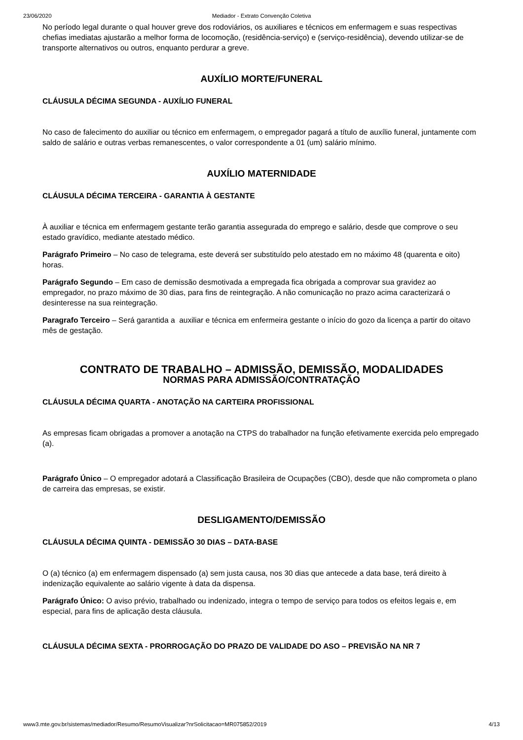23/06/2020 Mediador - Extrato Convenção Coletiva
No período legal durante o qual houver greve dos rodoviários, os auxiliares e técnicos em enfermagem e suas respectivas chefias imediatas ajustarão a melhor forma de locomoção, (residência-serviço) e (serviço-residência), devendo utilizar-se de transporte alternativos ou outros, enquanto perdurar a greve.
AUXÍLIO MORTE/FUNERAL
CLÁUSULA DÉCIMA SEGUNDA - AUXÍLIO FUNERAL
No caso de falecimento do auxiliar ou técnico em enfermagem, o empregador pagará a título de auxílio funeral, juntamente com saldo de salário e outras verbas remanescentes, o valor correspondente a 01 (um) salário mínimo.
AUXÍLIO MATERNIDADE
CLÁUSULA DÉCIMA TERCEIRA - GARANTIA À GESTANTE
À auxiliar e técnica em enfermagem gestante terão garantia assegurada do emprego e salário, desde que comprove o seu estado gravídico, mediante atestado médico.
Parágrafo Primeiro – No caso de telegrama, este deverá ser substituído pelo atestado em no máximo 48 (quarenta e oito) horas.
Parágrafo Segundo – Em caso de demissão desmotivada a empregada fica obrigada a comprovar sua gravidez ao empregador, no prazo máximo de 30 dias, para fins de reintegração. A não comunicação no prazo acima caracterizará o desinteresse na sua reintegração.
Paragrafo Terceiro – Será garantida a auxiliar e técnica em enfermeira gestante o início do gozo da licença a partir do oitavo mês de gestação.
CONTRATO DE TRABALHO – ADMISSÃO, DEMISSÃO, MODALIDADES
NORMAS PARA ADMISSÃO/CONTRATAÇÃO
CLÁUSULA DÉCIMA QUARTA - ANOTAÇÃO NA CARTEIRA PROFISSIONAL
As empresas ficam obrigadas a promover a anotação na CTPS do trabalhador na função efetivamente exercida pelo empregado (a).
Parágrafo Único – O empregador adotará a Classificação Brasileira de Ocupações (CBO), desde que não comprometa o plano de carreira das empresas, se existir.
DESLIGAMENTO/DEMISSÃO
CLÁUSULA DÉCIMA QUINTA - DEMISSÃO 30 DIAS – DATA-BASE
O (a) técnico (a) em enfermagem dispensado (a) sem justa causa, nos 30 dias que antecede a data base, terá direito à indenização equivalente ao salário vigente à data da dispensa.
Parágrafo Único: O aviso prévio, trabalhado ou indenizado, integra o tempo de serviço para todos os efeitos legais e, em especial, para fins de aplicação desta cláusula.
CLÁUSULA DÉCIMA SEXTA - PRORROGAÇÃO DO PRAZO DE VALIDADE DO ASO – PREVISÃO NA NR 7
www3.mte.gov.br/sistemas/mediador/Resumo/ResumoVisualizar?nrSolicitacao=MR075852/2019 4/13